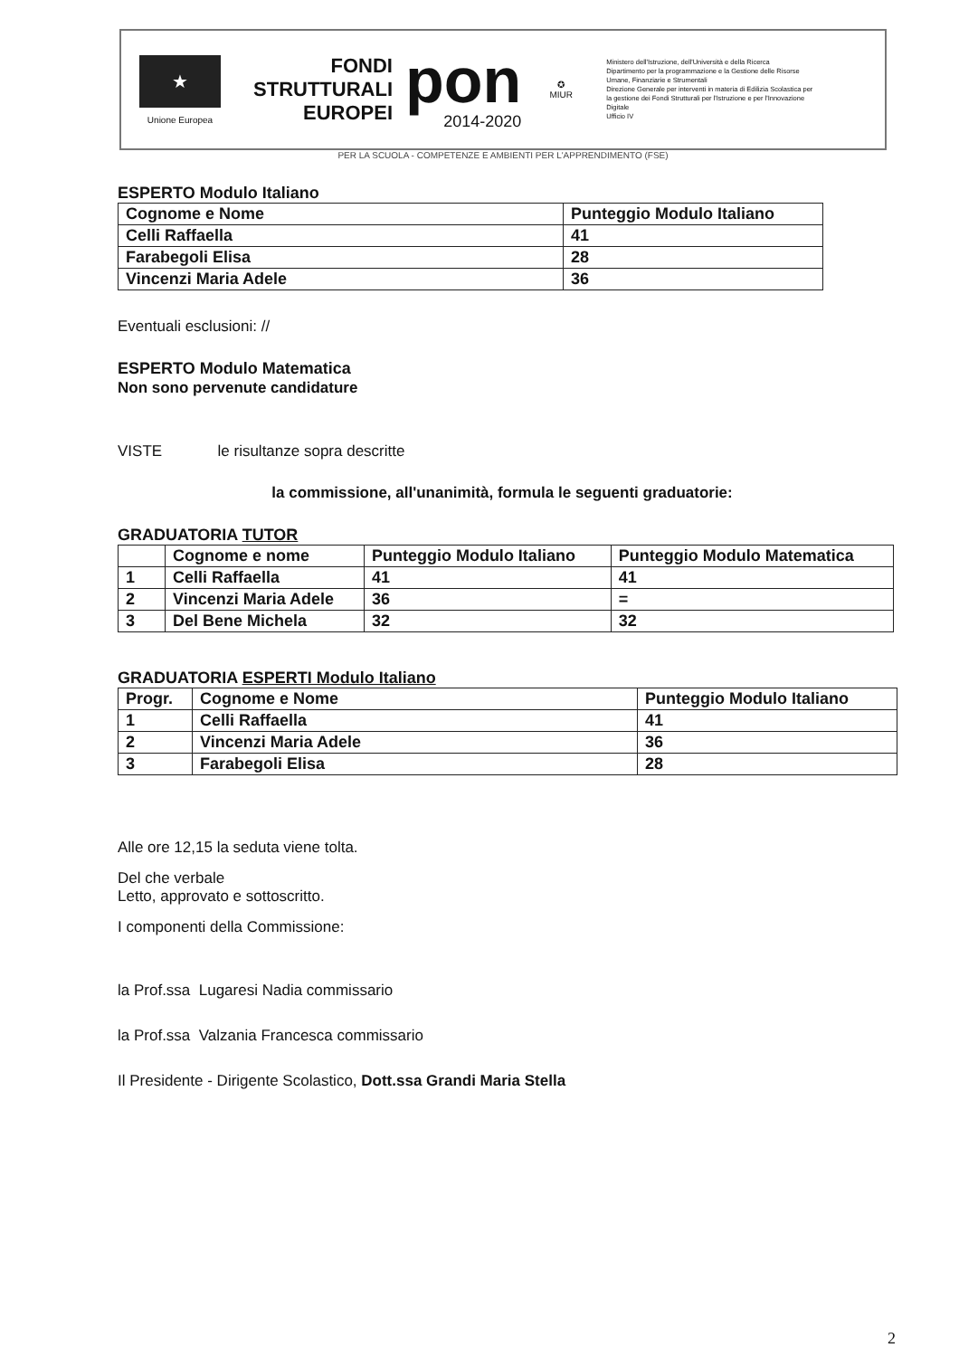★
Unione Europea
FONDI
STRUTTURALI
EUROPEI
pon
2014-2020
✪
MIUR
Ministero dell'Istruzione, dell'Università e della Ricerca
Dipartimento per la programmazione e la Gestione delle Risorse Umane, Finanziarie e Strumentali
Direzione Generale per interventi in materia di Edilizia Scolastica per la gestione dei Fondi Strutturali per l'Istruzione e per l'Innovazione Digitale
Ufficio IV
PER LA SCUOLA - COMPETENZE E AMBIENTI PER L'APPRENDIMENTO (FSE)
ESPERTO Modulo Italiano
| Cognome e Nome | Punteggio Modulo Italiano |
| --- | --- |
| Celli Raffaella | 41 |
| Farabegoli Elisa | 28 |
| Vincenzi Maria Adele | 36 |
Eventuali esclusioni: //
ESPERTO Modulo Matematica
Non sono pervenute candidature
VISTE le risultanze sopra descritte
la commissione, all'unanimità, formula le seguenti graduatorie:
GRADUATORIA TUTOR
| | Cognome e nome | Punteggio Modulo Italiano | Punteggio Modulo Matematica |
| --- | --- | --- | --- |
| 1 | Celli Raffaella | 41 | 41 |
| 2 | Vincenzi Maria Adele | 36 | = |
| 3 | Del Bene Michela | 32 | 32 |
GRADUATORIA ESPERTI Modulo Italiano
| Progr. | Cognome e Nome | Punteggio Modulo Italiano |
| --- | --- | --- |
| 1 | Celli Raffaella | 41 |
| 2 | Vincenzi Maria Adele | 36 |
| 3 | Farabegoli Elisa | 28 |
Alle ore 12,15 la seduta viene tolta.
Del che verbale
Letto, approvato e sottoscritto.
I componenti della Commissione:
la Prof.ssa Lugaresi Nadia commissario
la Prof.ssa Valzania Francesca commissario
Il Presidente - Dirigente Scolastico, Dott.ssa Grandi Maria Stella
2